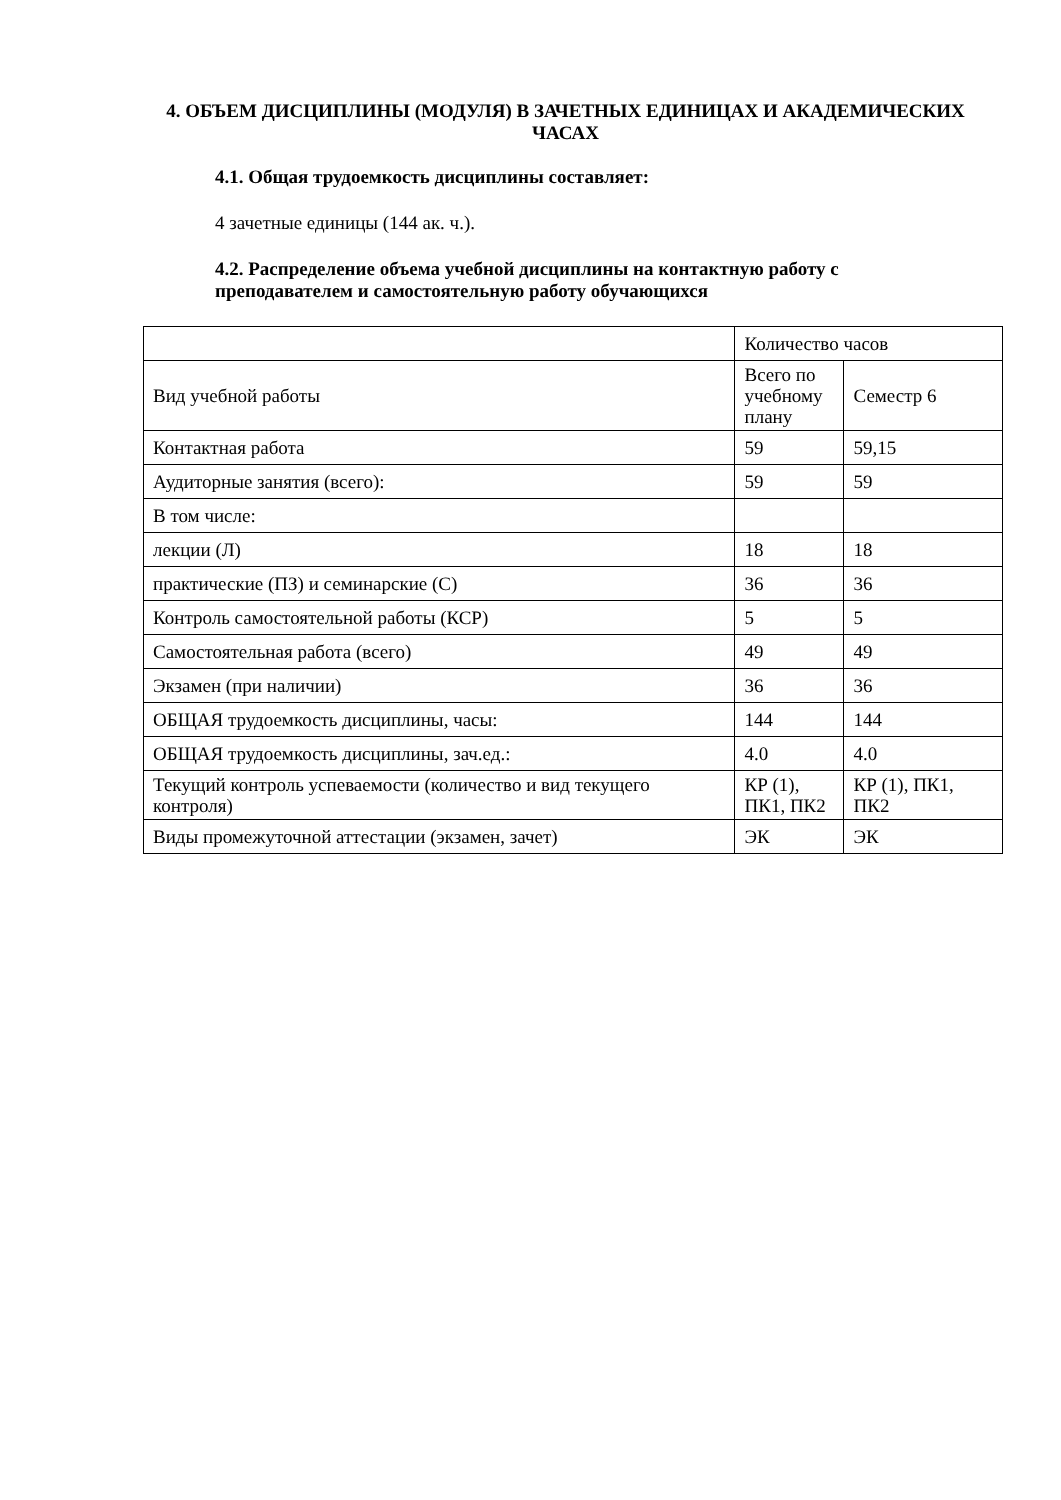4. ОБЪЕМ ДИСЦИПЛИНЫ (МОДУЛЯ) В ЗАЧЕТНЫХ ЕДИНИЦАХ И АКАДЕМИЧЕСКИХ ЧАСАХ
4.1. Общая трудоемкость дисциплины составляет:
4 зачетные единицы (144 ак. ч.).
4.2. Распределение объема учебной дисциплины на контактную работу с преподавателем и самостоятельную работу обучающихся
| | Количество часов | |
| Вид учебной работы | Всего по учебному плану | Семестр 6 |
| Контактная работа | 59 | 59,15 |
| Аудиторные занятия (всего): | 59 | 59 |
| В том числе: | | |
| лекции (Л) | 18 | 18 |
| практические (ПЗ) и семинарские (С) | 36 | 36 |
| Контроль самостоятельной работы (КСР) | 5 | 5 |
| Самостоятельная работа (всего) | 49 | 49 |
| Экзамен (при наличии) | 36 | 36 |
| ОБЩАЯ трудоемкость дисциплины, часы: | 144 | 144 |
| ОБЩАЯ трудоемкость дисциплины, зач.ед.: | 4.0 | 4.0 |
| Текущий контроль успеваемости (количество и вид текущего контроля) | КР (1), ПК1, ПК2 | КР (1), ПК1, ПК2 |
| Виды промежуточной аттестации (экзамен, зачет) | ЭК | ЭК |